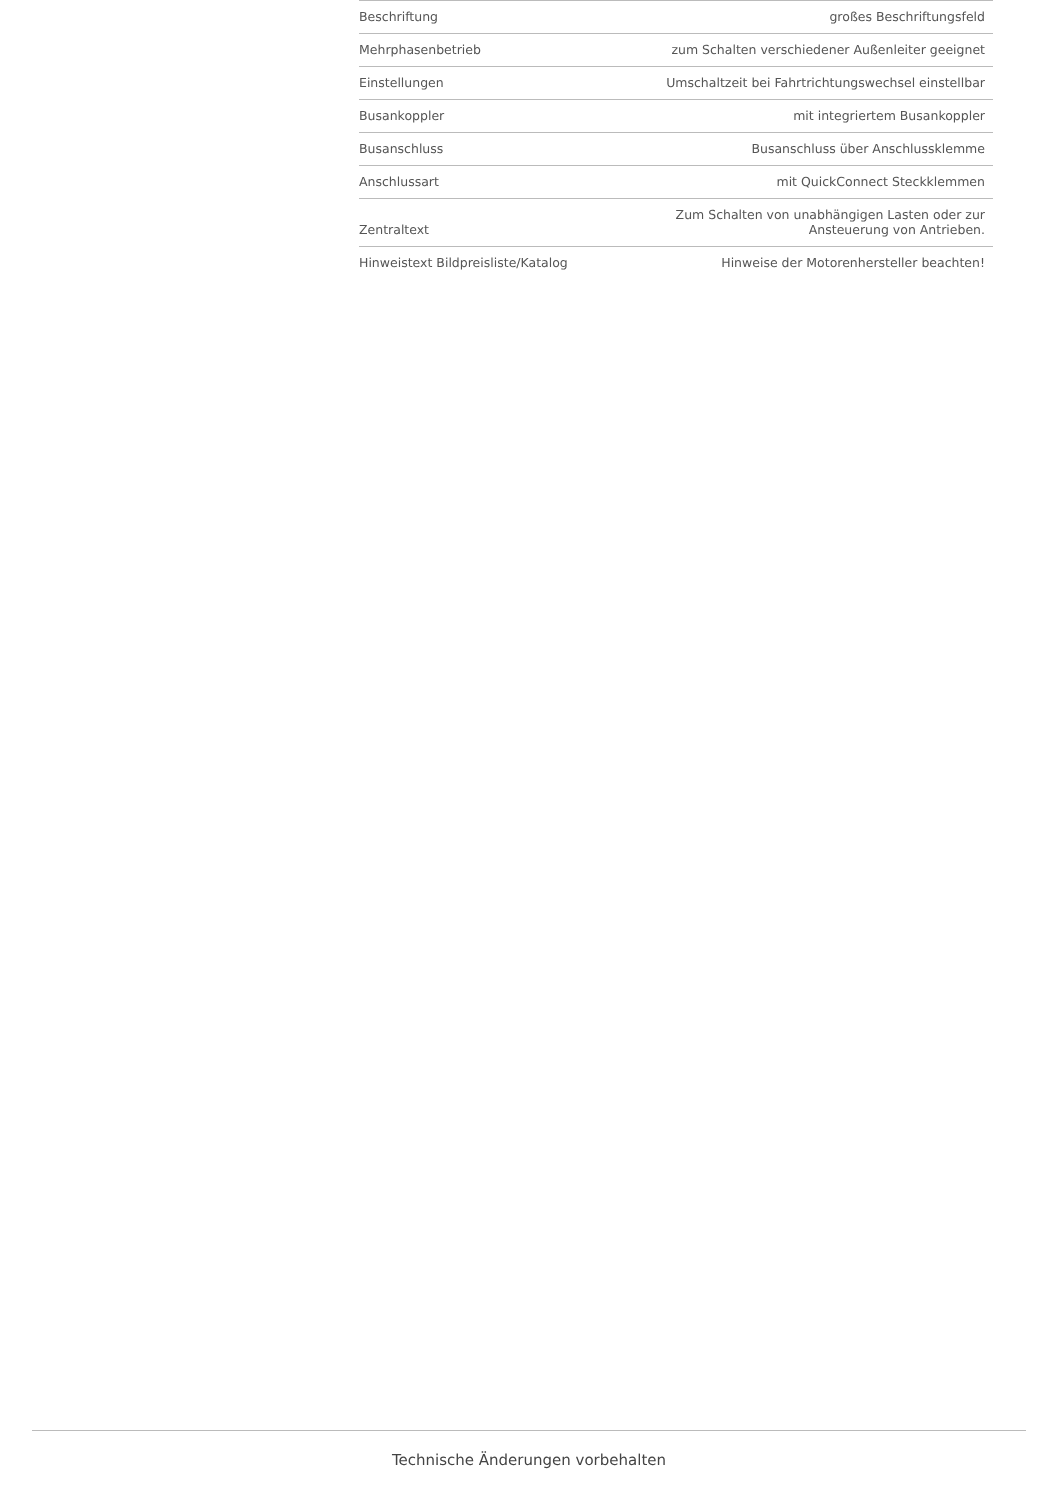| Beschriftung | großes Beschriftungsfeld |
| Mehrphasenbetrieb | zum Schalten verschiedener Außenleiter geeignet |
| Einstellungen | Umschaltzeit bei Fahrtrichtungswechsel einstellbar |
| Busankoppler | mit integriertem Busankoppler |
| Busanschluss | Busanschluss über Anschlussklemme |
| Anschlussart | mit QuickConnect Steckklemmen |
| Zentraltext | Zum Schalten von unabhängigen Lasten oder zur Ansteuerung von Antrieben. |
| Hinweistext Bildpreisliste/Katalog | Hinweise der Motorenhersteller beachten! |
Technische Änderungen vorbehalten